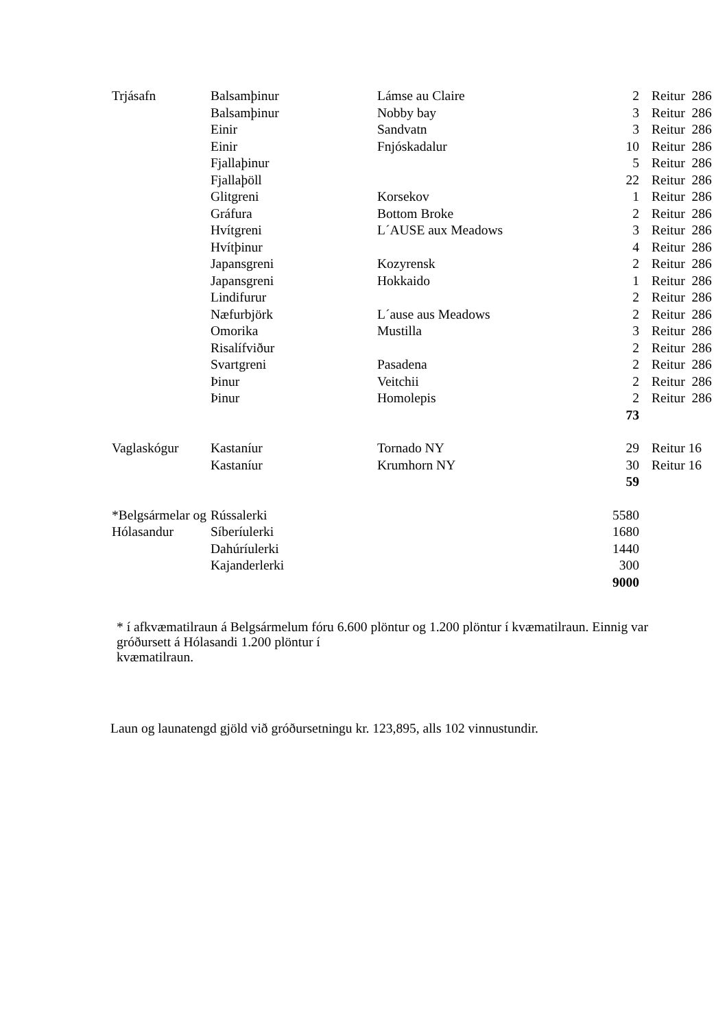| Trjásafn | Balsamþinur | Lámse au Claire | 2 | Reitur 286 |
| | Balsamþinur | Nobby bay | 3 | Reitur 286 |
| | Einir | Sandvatn | 3 | Reitur 286 |
| | Einir | Fnjóskadalur | 10 | Reitur 286 |
| | Fjallaþinur | | 5 | Reitur 286 |
| | Fjallaþöll | | 22 | Reitur 286 |
| | Glitgreni | Korsekov | 1 | Reitur 286 |
| | Gráfura | Bottom Broke | 2 | Reitur 286 |
| | Hvítgreni | L´AUSE aux Meadows | 3 | Reitur 286 |
| | Hvítþinur | | 4 | Reitur 286 |
| | Japansgreni | Kozyrensk | 2 | Reitur 286 |
| | Japansgreni | Hokkaido | 1 | Reitur 286 |
| | Lindifurur | | 2 | Reitur 286 |
| | Næfurbjörk | L´ause aus Meadows | 2 | Reitur 286 |
| | Omorika | Mustilla | 3 | Reitur 286 |
| | Risalífviður | | 2 | Reitur 286 |
| | Svartgreni | Pasadena | 2 | Reitur 286 |
| | Þinur | Veitchii | 2 | Reitur 286 |
| | Þinur | Homolepis | 2 | Reitur 286 |
| | | | 73 | |
| Vaglaskógur | Kastaníur | Tornado NY | 29 | Reitur 16 |
| | Kastaníur | Krumhorn NY | 30 | Reitur 16 |
| | | | 59 | |
| *Belgsármelar og | Rússalerki | | 5580 | |
| Hólasandur | Síberíulerki | | 1680 | |
| | Dahúríulerki | | 1440 | |
| | Kajanderlerki | | 300 | |
| | | | 9000 | |
* í afkvæmatilraun á Belgsármelum fóru 6.600 plöntur og 1.200 plöntur í kvæmatilraun. Einnig var gróðursett á Hólasandi 1.200 plöntur í
kvæmatilraun.
Laun og launatengd gjöld við gróðursetningu kr. 123,895, alls 102 vinnustundir.